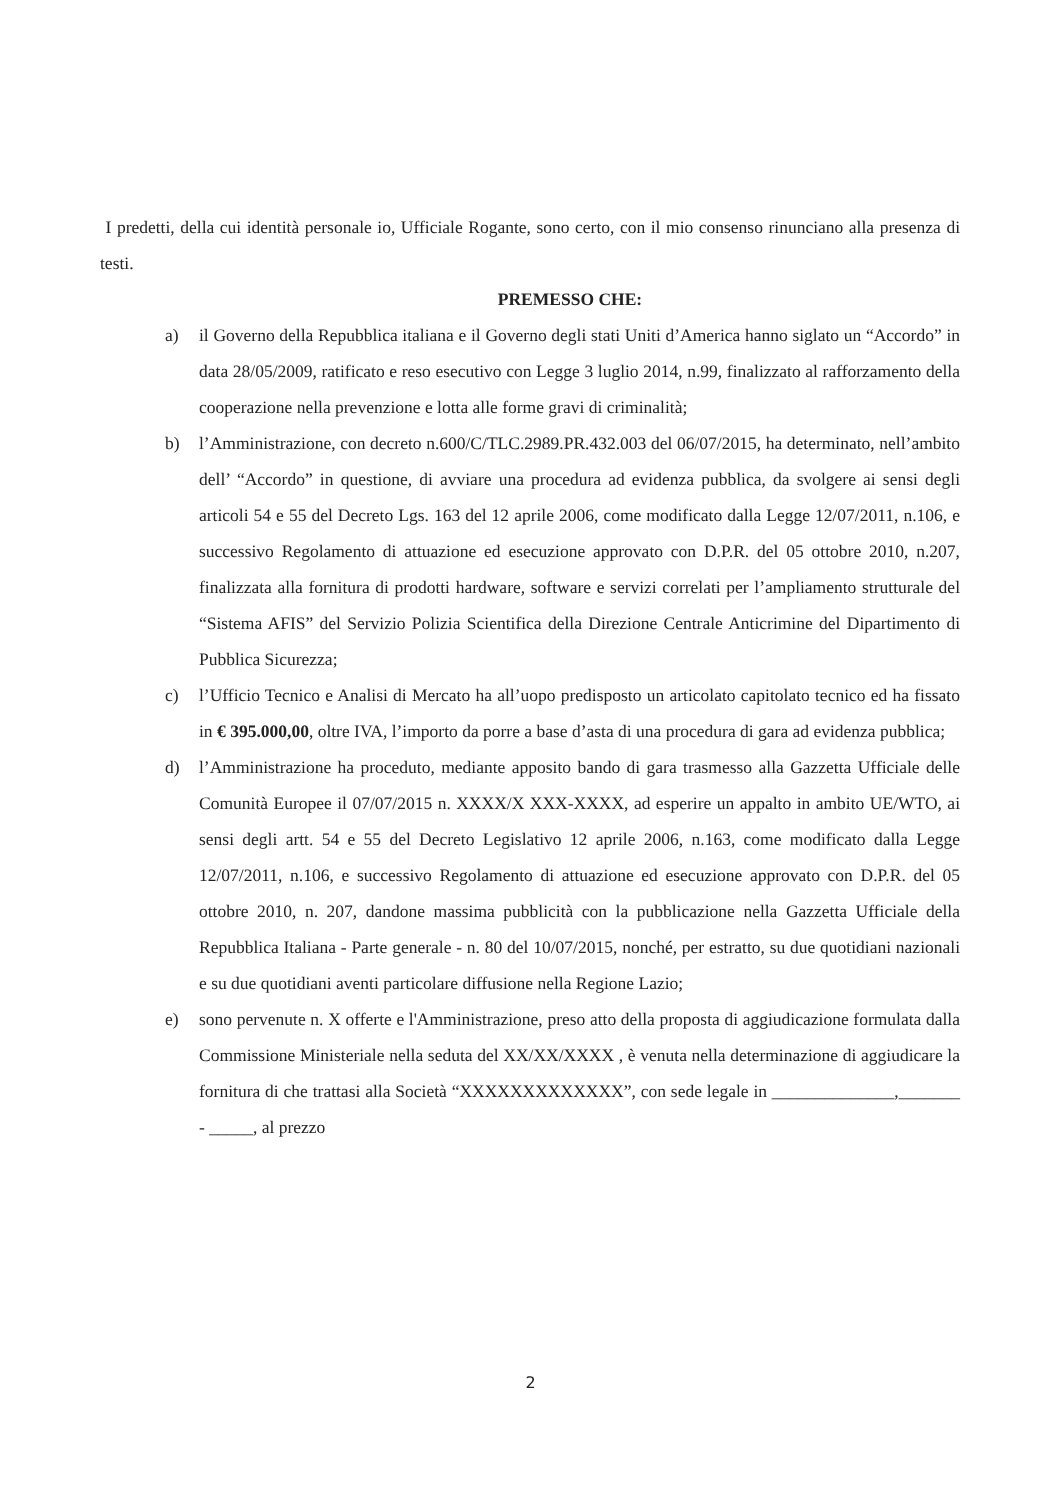I predetti, della cui identità personale io, Ufficiale Rogante, sono certo, con il mio consenso rinunciano alla presenza di testi.
PREMESSO CHE:
a) il Governo della Repubblica italiana e il Governo degli stati Uniti d’America hanno siglato un “Accordo” in data 28/05/2009, ratificato e reso esecutivo con Legge 3 luglio 2014, n.99, finalizzato al rafforzamento della cooperazione nella prevenzione e lotta alle forme gravi di criminalità;
b) l’Amministrazione, con decreto n.600/C/TLC.2989.PR.432.003 del 06/07/2015, ha determinato, nell’ambito dell’ “Accordo” in questione, di avviare una procedura ad evidenza pubblica, da svolgere ai sensi degli articoli 54 e 55 del Decreto Lgs. 163 del 12 aprile 2006, come modificato dalla Legge 12/07/2011, n.106, e successivo Regolamento di attuazione ed esecuzione approvato con D.P.R. del 05 ottobre 2010, n.207, finalizzata alla fornitura di prodotti hardware, software e servizi correlati per l’ampliamento strutturale del “Sistema AFIS” del Servizio Polizia Scientifica della Direzione Centrale Anticrimine del Dipartimento di Pubblica Sicurezza;
c) l’Ufficio Tecnico e Analisi di Mercato ha all’uopo predisposto un articolato capitolato tecnico ed ha fissato in € 395.000,00, oltre IVA, l’importo da porre a base d’asta di una procedura di gara ad evidenza pubblica;
d) l’Amministrazione ha proceduto, mediante apposito bando di gara trasmesso alla Gazzetta Ufficiale delle Comunità Europee il 07/07/2015 n. XXXX/X XXX-XXXX, ad esperire un appalto in ambito UE/WTO, ai sensi degli artt. 54 e 55 del Decreto Legislativo 12 aprile 2006, n.163, come modificato dalla Legge 12/07/2011, n.106, e successivo Regolamento di attuazione ed esecuzione approvato con D.P.R. del 05 ottobre 2010, n. 207, dandone massima pubblicità con la pubblicazione nella Gazzetta Ufficiale della Repubblica Italiana - Parte generale - n. 80 del 10/07/2015, nonché, per estratto, su due quotidiani nazionali e su due quotidiani aventi particolare diffusione nella Regione Lazio;
e) sono pervenute n. X offerte e l'Amministrazione, preso atto della proposta di aggiudicazione formulata dalla Commissione Ministeriale nella seduta del XX/XX/XXXX , è venuta nella determinazione di aggiudicare la fornitura di che trattasi alla Società “XXXXXXXXXXXXX”, con sede legale in ______________,_______ - _____, al prezzo
2